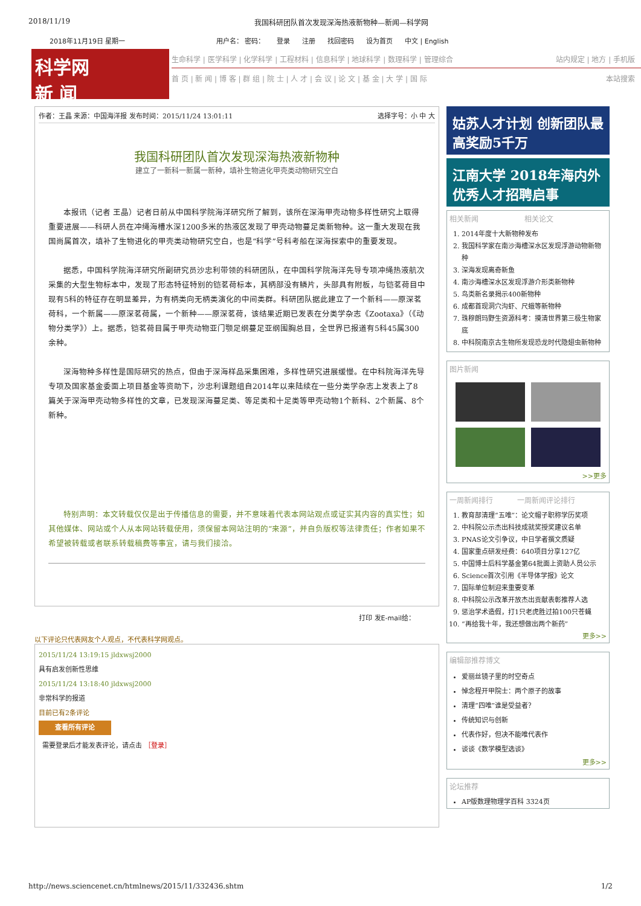2018/11/19 我国科研团队首次发现深海热液新物种—新闻—科学网
2018年11月19日 星期一 用户名： 密码： 登录 注册 找回密码 设为首页 中文 | English
科学网
新 闻
生命科学 | 医学科学 | 化学科学 | 工程材料 | 信息科学 | 地球科学 | 数理科学 | 管理综合 站内规定 | 地方 | 手机版
首 页 | 新 闻 | 博 客 | 群 组 | 院 士 | 人 才 | 会 议 | 论 文 | 基 金 | 大 学 | 国 际 本站搜索
作者：王晶 来源：中国海洋报 发布时间：2015/11/24 13:01:11 选择字号：小 中 大
我国科研团队首次发现深海热液新物种
建立了一新科一新属一新种，填补生物进化甲壳类动物研究空白
本报讯（记者 王晶）记者日前从中国科学院海洋研究所了解到，该所在深海甲壳动物多样性研究上取得重要进展——科研人员在冲绳海槽水深1200多米的热液区发现了甲壳动物蔓足类新物种。这一重大发现在我国尚属首次，填补了生物进化的甲壳类动物研究空白，也是“科学”号科考船在深海探索中的重要发现。
据悉，中国科学院海洋研究所副研究员沙忠利带领的科研团队，在中国科学院海洋先导专项冲绳热液航次采集的大型生物标本中，发现了形态特征特别的铠茗荷标本，其柄部没有鳞片，头部具有附板，与铠茗荷目中现有5科的特征存在明显差异，为有柄类向无柄类演化的中间类群。科研团队据此建立了一个新科——原深茗荷科，一个新属——原深茗荷属，一个新种——原深茗荷，该结果近期已发表在分类学杂志《Zootaxa》（《动物分类学》）上。据悉，铠茗荷目属于甲壳动物亚门颚足纲蔓足亚纲围胸总目，全世界已报道有5科45属300余种。
深海物种多样性是国际研究的热点，但由于深海样品采集困难，多样性研究进展缓慢。在中科院海洋先导专项及国家基金委面上项目基金等资助下，沙忠利课题组自2014年以来陆续在一些分类学杂志上发表上了8篇关于深海甲壳动物多样性的文章，已发现深海蔓足类、等足类和十足类等甲壳动物1个新科、2个新属、8个新种。
特别声明：本文转载仅仅是出于传播信息的需要，并不意味着代表本网站观点或证实其内容的真实性；如其他媒体、网站或个人从本网站转载使用，须保留本网站注明的“来源”，并自负版权等法律责任；作者如果不希望被转载或者联系转载稿费等事宜，请与我们接洽。
打印 发E-mail给：
以下评论只代表网友个人观点，不代表科学网观点。
2015/11/24 13:19:15 jldxwsj2000
具有启发创新性思维
2015/11/24 13:18:40 jldxwsj2000
非常科学的报道
目前已有2条评论
查看所有评论
需要登录后才能发表评论，请点击 ［登录］
姑苏人才计划 创新团队最高奖励5千万
江南大学 2018年海内外优秀人才招聘启事
相关新闻 　　　　　　相关论文
1. 2014年度十大新物种发布
2. 我国科学家在南沙海槽深水区发现浮游动物新物种
3. 深海发现离奇新鱼
4. 南沙海槽深水区发现浮游介形类新物种
5. 鸟类新名录揭示400新物种
6. 成都首现洞穴沟虾、尺蛾等新物种
7. 珠穆朗玛野生资源科考：摸清世界第三极生物家底
8. 中科院南京古生物所发现恐龙时代隐翅虫新物种
图片新闻
>>更多
一周新闻排行 　　　一周新闻评论排行
1. 教育部清理“五唯”：论文帽子职称学历奖项
2. 中科院公示杰出科技成就奖授奖建议名单
3. PNAS论文引争议，中日学者撰文质疑
4. 国家重点研发经费：640项目分享127亿
5. 中国博士后科学基金第64批面上资助人员公示
6. Science首次引用《半导体学报》论文
7. 国际单位制迎来重要变革
8. 中科院公示改革开放杰出贡献表彰推荐人选
9. 惩治学术造假，打1只老虎胜过拍100只苍蝇
10. “再给我十年，我还想做出两个新药”
更多>>
编辑部推荐博文
爱丽丝镜子里的时空奇点
悼念程开甲院士：两个原子的故事
清理“四唯”谁是受益者？
传统知识与创新
代表作好，但决不能唯代表作
谈谈《数学模型选谈》
更多>>
论坛推荐
AP版数理物理学百科 3324页
http://news.sciencenet.cn/htmlnews/2015/11/332436.shtm 1/2